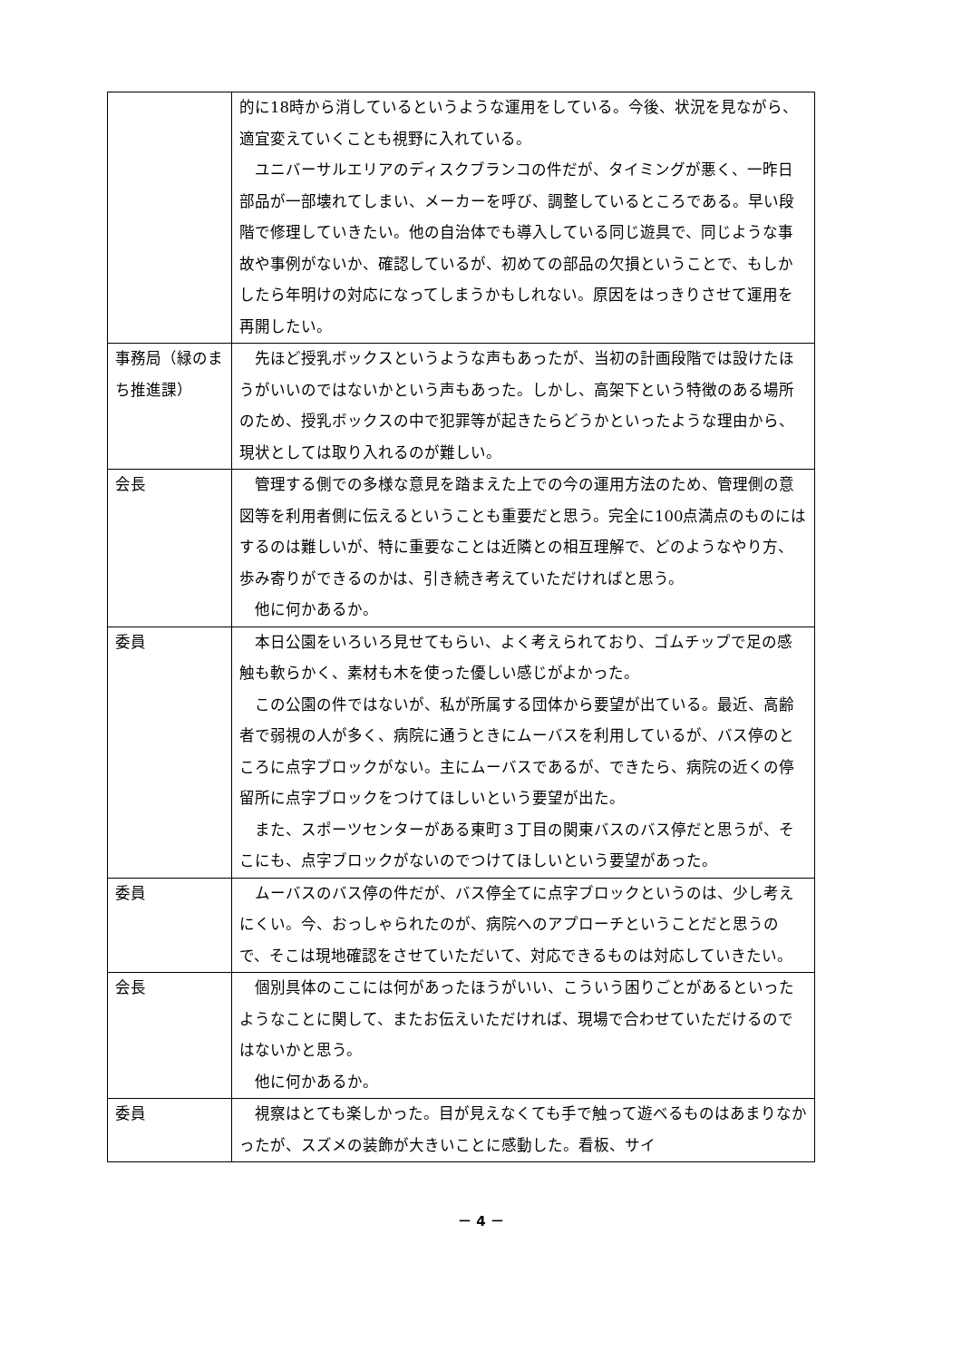| | 的に18時から消しているというような運用をしている。今後、状況を見ながら、適宜変えていくことも視野に入れている。 ユニバーサルエリアのディスクブランコの件だが、タイミングが悪く、一昨日部品が一部壊れてしまい、メーカーを呼び、調整しているところである。早い段階で修理していきたい。他の自治体でも導入している同じ遊具で、同じような事故や事例がないか、確認しているが、初めての部品の欠損ということで、もしかしたら年明けの対応になってしまうかもしれない。原因をはっきりさせて運用を再開したい。 |
| 事務局（緑のまち推進課） | 先ほど授乳ボックスというような声もあったが、当初の計画段階では設けたほうがいいのではないかという声もあった。しかし、高架下という特徴のある場所のため、授乳ボックスの中で犯罪等が起きたらどうかといったような理由から、現状としては取り入れるのが難しい。 |
| 会長 | 管理する側での多様な意見を踏まえた上での今の運用方法のため、管理側の意図等を利用者側に伝えるということも重要だと思う。完全に100点満点のものにはするのは難しいが、特に重要なことは近隣との相互理解で、どのようなやり方、歩み寄りができるのかは、引き続き考えていただければと思う。 他に何かあるか。 |
| 委員 | 本日公園をいろいろ見せてもらい、よく考えられており、ゴムチップで足の感触も軟らかく、素材も木を使った優しい感じがよかった。 この公園の件ではないが、私が所属する団体から要望が出ている。最近、高齢者で弱視の人が多く、病院に通うときにムーバスを利用しているが、バス停のところに点字ブロックがない。主にムーバスであるが、できたら、病院の近くの停留所に点字ブロックをつけてほしいという要望が出た。 また、スポーツセンターがある東町３丁目の関東バスのバス停だと思うが、そこにも、点字ブロックがないのでつけてほしいという要望があった。 |
| 委員 | ムーバスのバス停の件だが、バス停全てに点字ブロックというのは、少し考えにくい。今、おっしゃられたのが、病院へのアプローチということだと思うので、そこは現地確認をさせていただいて、対応できるものは対応していきたい。 |
| 会長 | 個別具体のここには何があったほうがいい、こういう困りごとがあるといったようなことに関して、またお伝えいただければ、現場で合わせていただけるのではないかと思う。 他に何かあるか。 |
| 委員 | 視察はとても楽しかった。目が見えなくても手で触って遊べるものはあまりなかったが、スズメの装飾が大きいことに感動した。看板、サイ |
－ 4 －